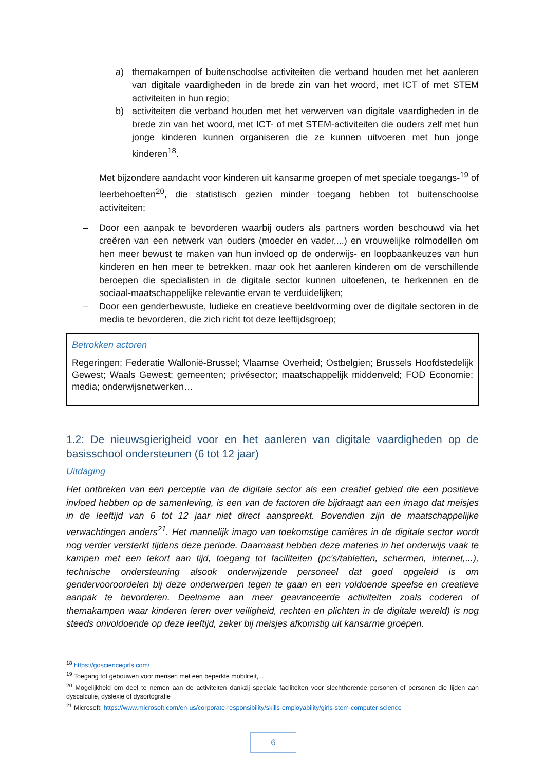a) themakampen of buitenschoolse activiteiten die verband houden met het aanleren van digitale vaardigheden in de brede zin van het woord, met ICT of met STEM activiteiten in hun regio;
b) activiteiten die verband houden met het verwerven van digitale vaardigheden in de brede zin van het woord, met ICT- of met STEM-activiteiten die ouders zelf met hun jonge kinderen kunnen organiseren die ze kunnen uitvoeren met hun jonge kinderen<sup>18</sup>.
Met bijzondere aandacht voor kinderen uit kansarme groepen of met speciale toegangs-<sup>19</sup> of leerbehoeften<sup>20</sup>, die statistisch gezien minder toegang hebben tot buitenschoolse activiteiten;
– Door een aanpak te bevorderen waarbij ouders als partners worden beschouwd via het creëren van een netwerk van ouders (moeder en vader,...) en vrouwelijke rolmodellen om hen meer bewust te maken van hun invloed op de onderwijs- en loopbaankeuzes van hun kinderen en hen meer te betrekken, maar ook het aanleren kinderen om de verschillende beroepen die specialisten in de digitale sector kunnen uitoefenen, te herkennen en de sociaal-maatschappelijke relevantie ervan te verduidelijken;
– Door een genderbewuste, ludieke en creatieve beeldvorming over de digitale sectoren in de media te bevorderen, die zich richt tot deze leeftijdsgroep;
Betrokken actoren
Regeringen; Federatie Wallonië-Brussel; Vlaamse Overheid; Ostbelgien; Brussels Hoofdstedelijk Gewest; Waals Gewest; gemeenten; privésector; maatschappelijk middenveld; FOD Economie; media; onderwijsnetwerken…
1.2: De nieuwsgierigheid voor en het aanleren van digitale vaardigheden op de basisschool ondersteunen (6 tot 12 jaar)
Uitdaging
Het ontbreken van een perceptie van de digitale sector als een creatief gebied die een positieve invloed hebben op de samenleving, is een van de factoren die bijdraagt aan een imago dat meisjes in de leeftijd van 6 tot 12 jaar niet direct aanspreekt. Bovendien zijn de maatschappelijke verwachtingen anders<sup>21</sup>. Het mannelijk imago van toekomstige carrières in de digitale sector wordt nog verder versterkt tijdens deze periode. Daarnaast hebben deze materies in het onderwijs vaak te kampen met een tekort aan tijd, toegang tot faciliteiten (pc's/tabletten, schermen, internet,...), technische ondersteuning alsook onderwijzende personeel dat goed opgeleid is om gendervooroordelen bij deze onderwerpen tegen te gaan en een voldoende speelse en creatieve aanpak te bevorderen. Deelname aan meer geavanceerde activiteiten zoals coderen of themakampen waar kinderen leren over veiligheid, rechten en plichten in de digitale wereld) is nog steeds onvoldoende op deze leeftijd, zeker bij meisjes afkomstig uit kansarme groepen.
<sup>18</sup> https://gosciencegirls.com/
<sup>19</sup> Toegang tot gebouwen voor mensen met een beperkte mobiliteit,...
<sup>20</sup> Mogelijkheid om deel te nemen aan de activiteiten dankzij speciale faciliteiten voor slechthorende personen of personen die lijden aan dyscalculie, dyslexie of dysortografie
<sup>21</sup> Microsoft: https://www.microsoft.com/en-us/corporate-responsibility/skills-employability/girls-stem-computer-science
6